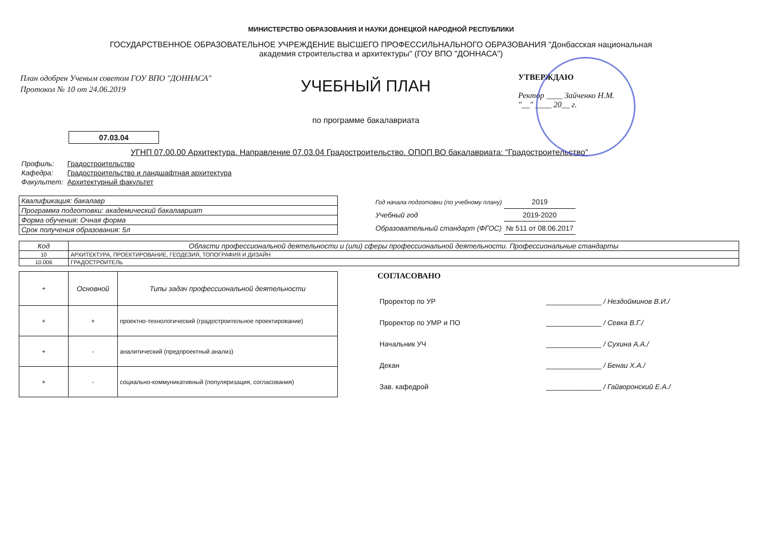МИНИСТЕРСТВО ОБРАЗОВАНИЯ И НАУКИ ДОНЕЦКОЙ НАРОДНОЙ РЕСПУБЛИКИ
ГОСУДАРСТВЕННОЕ ОБРАЗОВАТЕЛЬНОЕ УЧРЕЖДЕНИЕ ВЫСШЕГО ПРОФЕССИЛЬНАЛЬНОГО ОБРАЗОВАНИЯ "Донбасская национальная академия строительства и архитектуры" (ГОУ ВПО "ДОННАСА")
План одобрен Ученым советом ГОУ ВПО "ДОННАСА"
Протокол № 10 от 24.06.2019
УЧЕБНЫЙ ПЛАН
по программе бакалавриата
УТВЕРЖДАЮ
Ректор ____ Зайченко Н.М.
"__" ____ 20__ г.
07.03.04
УГНП 07.00.00 Архитектура. Направление 07.03.04 Градостроительство. ОПОП ВО бакалавриата: "Градостроительство"
| Профиль: | Градостроительство |
| Кафедра: | Градостроительство и ландшафтная архитектура |
| Факультет: | Архитектурный факультет |
| Квалификация: бакалавр |
| Программа подготовки: академический бакалавриат |
| Форма обучения: Очная форма |
| Срок получения образования: 5л |
| Год начала подготовки (по учебному плану) | 2019 |
| Учебный год | 2019-2020 |
| Образовательный стандарт (ФГОС) | № 511 от 08.06.2017 |
| Код | Области профессиональной деятельности и (или) сферы профессиональной деятельности. Профессиональные стандарты |
| --- | --- |
| 10 | АРХИТЕКТУРА, ПРОЕКТИРОВАНИЕ, ГЕОДЕЗИЯ, ТОПОГРАФИЯ И ДИЗАЙН |
| 10.006 | ГРАДОСТРОИТЕЛЬ |
| + | Основной | Типы задач профессиональной деятельности |
| --- | --- | --- |
| + | + | проектно-технологический (градостроительное проектирование) |
| + | - | аналитический (предпроектный анализ) |
| + | - | социально-коммуникативный (популяризация, согласования) |
СОГЛАСОВАНО
| Проректор по УР | ______________ / Нездойминов В.И./ |
| Проректор по УМР и ПО | ______________ / Севка В.Г./ |
| Начальник УЧ | ______________ / Сухина А.А./ |
| Декан | ______________ / Бенаи Х.А./ |
| Зав. кафедрой | ______________ / Гайворонский Е.А./ |